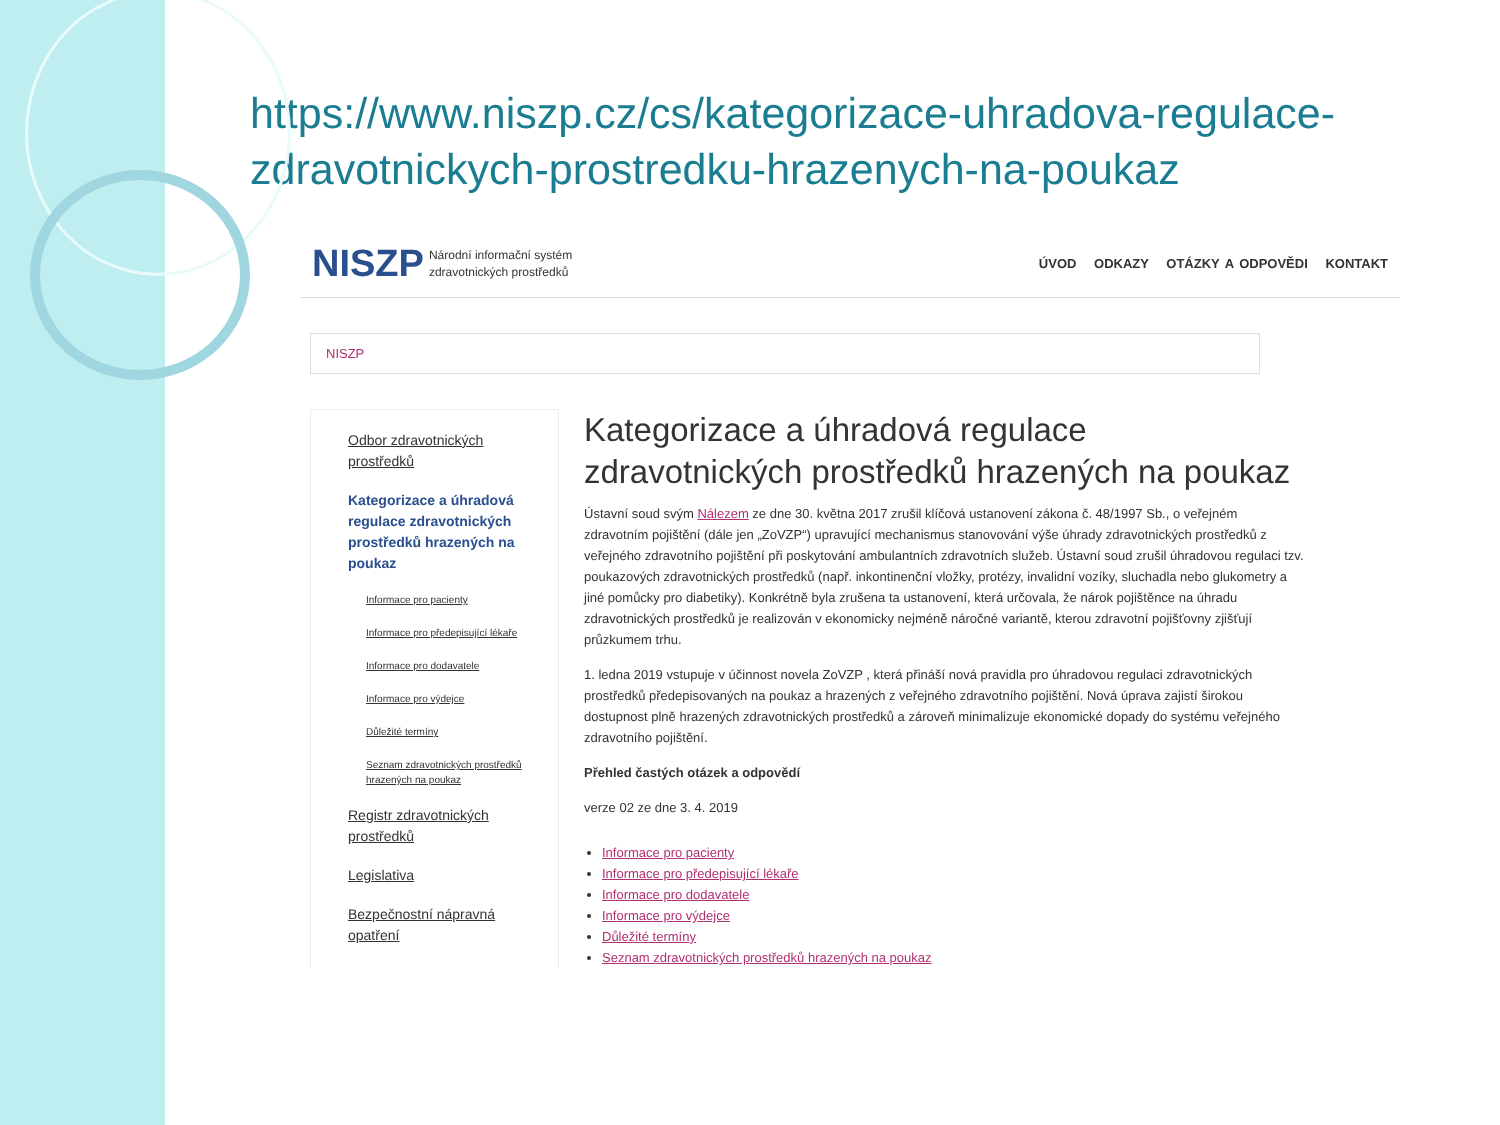https://www.niszp.cz/cs/kategorizace-uhradova-regulace-zdravotnickych-prostredku-hrazenych-na-poukaz
NISZP Národní informační systém
zdravotnických prostředků ÚVOD ODKAZY OTÁZKY A ODPOVĚDI KONTAKT
NISZP
Odbor zdravotnických prostředků
Kategorizace a úhradová regulace zdravotnických prostředků hrazených na poukaz
Informace pro pacienty
Informace pro předepisující lékaře
Informace pro dodavatele
Informace pro výdejce
Důležité termíny
Seznam zdravotnických prostředků hrazených na poukaz
Registr zdravotnických prostředků
Legislativa
Bezpečnostní nápravná opatření
Kategorizace a úhradová regulace zdravotnických prostředků hrazených na poukaz
Ústavní soud svým Nálezem ze dne 30. května 2017 zrušil klíčová ustanovení zákona č. 48/1997 Sb., o veřejném zdravotním pojištění (dále jen „ZoVZP“) upravující mechanismus stanovování výše úhrady zdravotnických prostředků z veřejného zdravotního pojištění při poskytování ambulantních zdravotních služeb. Ústavní soud zrušil úhradovou regulaci tzv. poukazových zdravotnických prostředků (např. inkontinenční vložky, protézy, invalidní vozíky, sluchadla nebo glukometry a jiné pomůcky pro diabetiky). Konkrétně byla zrušena ta ustanovení, která určovala, že nárok pojištěnce na úhradu zdravotnických prostředků je realizován v ekonomicky nejméně náročné variantě, kterou zdravotní pojišťovny zjišťují průzkumem trhu.
1. ledna 2019 vstupuje v účinnost novela ZoVZP , která přináší nová pravidla pro úhradovou regulaci zdravotnických prostředků předepisovaných na poukaz a hrazených z veřejného zdravotního pojištění. Nová úprava zajistí širokou dostupnost plně hrazených zdravotnických prostředků a zároveň minimalizuje ekonomické dopady do systému veřejného zdravotního pojištění.
Přehled častých otázek a odpovědí
verze 02 ze dne 3. 4. 2019
Informace pro pacienty
Informace pro předepisující lékaře
Informace pro dodavatele
Informace pro výdejce
Důležité termíny
Seznam zdravotnických prostředků hrazených na poukaz